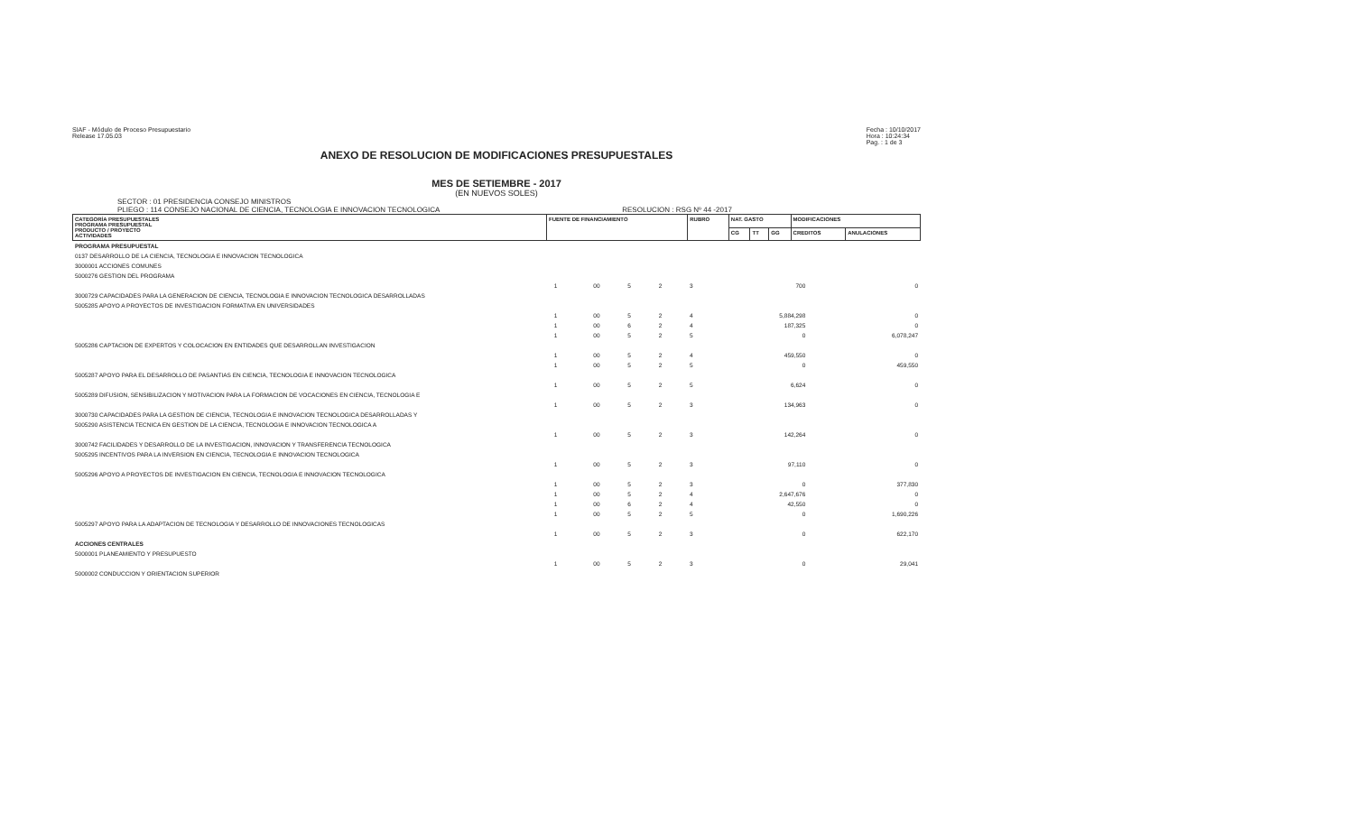SIAF - Módulo de Proceso Presupuestario
Release 17.05.03
Fecha : 10/10/2017
Hora : 10:24:34
Pag. : 1 de 3
ANEXO DE RESOLUCION DE MODIFICACIONES PRESUPUESTALES
MES DE SETIEMBRE - 2017
(EN NUEVOS SOLES)
SECTOR : 01 PRESIDENCIA CONSEJO MINISTROS
PLIEGO : 114 CONSEJO NACIONAL DE CIENCIA, TECNOLOGIA E INNOVACION TECNOLOGICA RESOLUCION : RSG Nº 44 -2017
| CATEGORÍA PRESUPUESTALES PROGRAMA PRESUPUESTAL PRODUCTO / PROYECTO ACTIVIDADES | FUENTE DE FINANCIAMIENTO | RUBRO | NAT. GASTO | | | MODIFICACIONES | |
| | | | CG | TT | GG | CREDITOS | ANULACIONES |
| PROGRAMA PRESUPUESTAL | | | | | | | |
| 0137 DESARROLLO DE LA CIENCIA, TECNOLOGIA E INNOVACION TECNOLOGICA | | | | | | | |
| 3000001 ACCIONES COMUNES | | | | | | | |
| 5000276 GESTION DEL PROGRAMA | | | | | | | |
| | 1 | 00 | 5 | 2 | 3 | 700 | 0 |
| 3000729 CAPACIDADES PARA LA GENERACION DE CIENCIA, TECNOLOGIA E INNOVACION TECNOLOGICA DESARROLLADAS | | | | | | | |
| 5005285 APOYO A PROYECTOS DE INVESTIGACION FORMATIVA EN UNIVERSIDADES | | | | | | | |
| | 1 | 00 | 5 | 2 | 4 | 5,884,298 | 0 |
| | 1 | 00 | 6 | 2 | 4 | 187,325 | 0 |
| | 1 | 00 | 5 | 2 | 5 | 0 | 6,078,247 |
| 5005286 CAPTACION DE EXPERTOS Y COLOCACION EN ENTIDADES QUE DESARROLLAN INVESTIGACION | | | | | | | |
| | 1 | 00 | 5 | 2 | 4 | 459,550 | 0 |
| | 1 | 00 | 5 | 2 | 5 | 0 | 459,550 |
| 5005287 APOYO PARA EL DESARROLLO DE PASANTIAS EN CIENCIA, TECNOLOGIA E INNOVACION TECNOLOGICA | | | | | | | |
| | 1 | 00 | 5 | 2 | 5 | 6,624 | 0 |
| 5005289 DIFUSION, SENSIBILIZACION Y MOTIVACION PARA LA FORMACION DE VOCACIONES EN CIENCIA, TECNOLOGIA E | | | | | | | |
| | 1 | 00 | 5 | 2 | 3 | 134,963 | 0 |
| 3000730 CAPACIDADES PARA LA GESTION DE CIENCIA, TECNOLOGIA E INNOVACION TECNOLOGICA DESARROLLADAS Y | | | | | | | |
| 5005290 ASISTENCIA TECNICA EN GESTION DE LA CIENCIA, TECNOLOGIA E INNOVACION TECNOLOGICA A | | | | | | | |
| | 1 | 00 | 5 | 2 | 3 | 142,264 | 0 |
| 3000742 FACILIDADES Y DESARROLLO DE LA INVESTIGACION, INNOVACION Y TRANSFERENCIA TECNOLOGICA | | | | | | | |
| 5005295 INCENTIVOS PARA LA INVERSION EN CIENCIA, TECNOLOGIA E INNOVACION TECNOLOGICA | | | | | | | |
| | 1 | 00 | 5 | 2 | 3 | 97,110 | 0 |
| 5005296 APOYO A PROYECTOS DE INVESTIGACION EN CIENCIA, TECNOLOGIA E INNOVACION TECNOLOGICA | | | | | | | |
| | 1 | 00 | 5 | 2 | 3 | 0 | 377,830 |
| | 1 | 00 | 5 | 2 | 4 | 2,647,676 | 0 |
| | 1 | 00 | 6 | 2 | 4 | 42,550 | 0 |
| | 1 | 00 | 5 | 2 | 5 | 0 | 1,690,226 |
| 5005297 APOYO PARA LA ADAPTACION DE TECNOLOGIA Y DESARROLLO DE INNOVACIONES TECNOLOGICAS | | | | | | | |
| | 1 | 00 | 5 | 2 | 3 | 0 | 622,170 |
| ACCIONES CENTRALES | | | | | | | |
| 5000001 PLANEAMIENTO Y PRESUPUESTO | | | | | | | |
| | 1 | 00 | 5 | 2 | 3 | 0 | 29,041 |
| 5000002 CONDUCCION Y ORIENTACION SUPERIOR | | | | | | | |